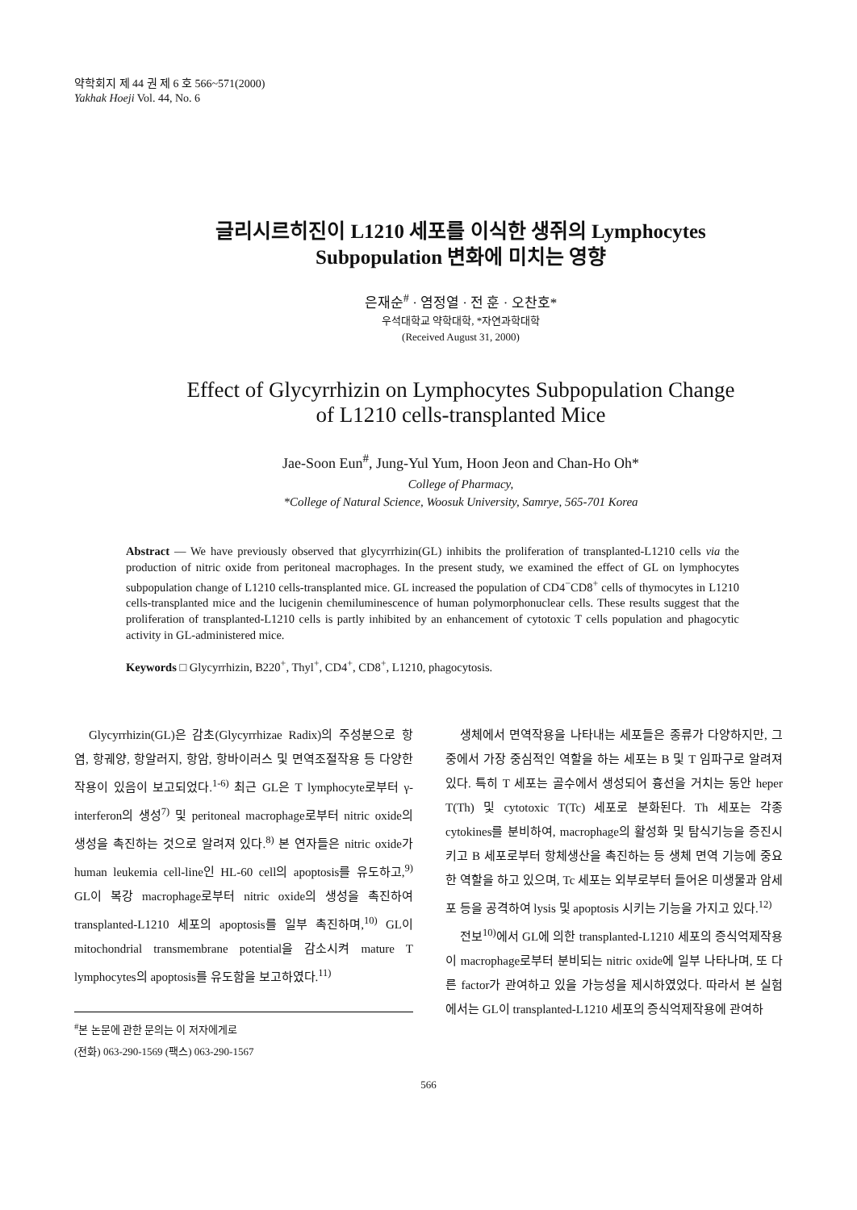약학회지 제 44 권 제 6 호 566~571(2000)
Yakhak Hoeji Vol. 44, No. 6
글리시르히진이 L1210 세포를 이식한 생쥐의 Lymphocytes
Subpopulation 변화에 미치는 영향
은재순<sup>#</sup> · 염정열 · 전 훈 · 오찬호*
우석대학교 약학대학, *자연과학대학
(Received August 31, 2000)
Effect of Glycyrrhizin on Lymphocytes Subpopulation Change
of L1210 cells-transplanted Mice
Jae-Soon Eun<sup>#</sup>, Jung-Yul Yum, Hoon Jeon and Chan-Ho Oh*
College of Pharmacy,
*College of Natural Science, Woosuk University, Samrye, 565-701 Korea
Abstract — We have previously observed that glycyrrhizin(GL) inhibits the proliferation of transplanted-L1210 cells via the production of nitric oxide from peritoneal macrophages. In the present study, we examined the effect of GL on lymphocytes subpopulation change of L1210 cells-transplanted mice. GL increased the population of CD4<sup>−</sup>CD8<sup>+</sup> cells of thymocytes in L1210 cells-transplanted mice and the lucigenin chemiluminescence of human polymorphonuclear cells. These results suggest that the proliferation of transplanted-L1210 cells is partly inhibited by an enhancement of cytotoxic T cells population and phagocytic activity in GL-administered mice.
Keywords □ Glycyrrhizin, B220<sup>+</sup>, Thyl<sup>+</sup>, CD4<sup>+</sup>, CD8<sup>+</sup>, L1210, phagocytosis.
Glycyrrhizin(GL)은 감초(Glycyrrhizae Radix)의 주성분으로 항염, 항궤양, 항알러지, 항암, 항바이러스 및 면역조절작용 등 다양한 작용이 있음이 보고되었다.<sup>1-6)</sup> 최근 GL은 T lymphocyte로부터 γ-interferon의 생성<sup>7)</sup> 및 peritoneal macrophage로부터 nitric oxide의 생성을 촉진하는 것으로 알려져 있다.<sup>8)</sup> 본 연자들은 nitric oxide가 human leukemia cell-line인 HL-60 cell의 apoptosis를 유도하고,<sup>9)</sup> GL이 복강 macrophage로부터 nitric oxide의 생성을 촉진하여 transplanted-L1210 세포의 apoptosis를 일부 촉진하며,<sup>10)</sup> GL이 mitochondrial transmembrane potential을 감소시켜 mature T lymphocytes의 apoptosis를 유도함을 보고하였다.<sup>11)</sup>
<sup>#</sup> 본 논문에 관한 문의는 이 저자에게로
(전화) 063-290-1569 (팩스) 063-290-1567
생체에서 면역작용을 나타내는 세포들은 종류가 다양하지만, 그 중에서 가장 중심적인 역할을 하는 세포는 B 및 T 임파구로 알려져 있다. 특히 T 세포는 골수에서 생성되어 흉선을 거치는 동안 heper T(Th) 및 cytotoxic T(Tc) 세포로 분화된다. Th 세포는 각종 cytokines를 분비하여, macrophage의 활성화 및 탐식기능을 증진시키고 B 세포로부터 항체생산을 촉진하는 등 생체 면역 기능에 중요한 역할을 하고 있으며, Tc 세포는 외부로부터 들어온 미생물과 암세포 등을 공격하여 lysis 및 apoptosis 시키는 기능을 가지고 있다.<sup>12)</sup>
전보<sup>10)</sup>에서 GL에 의한 transplanted-L1210 세포의 증식억제작용이 macrophage로부터 분비되는 nitric oxide에 일부 나타나며, 또 다른 factor가 관여하고 있을 가능성을 제시하였었다. 따라서 본 실험에서는 GL이 transplanted-L1210 세포의 증식억제작용에 관여하
566